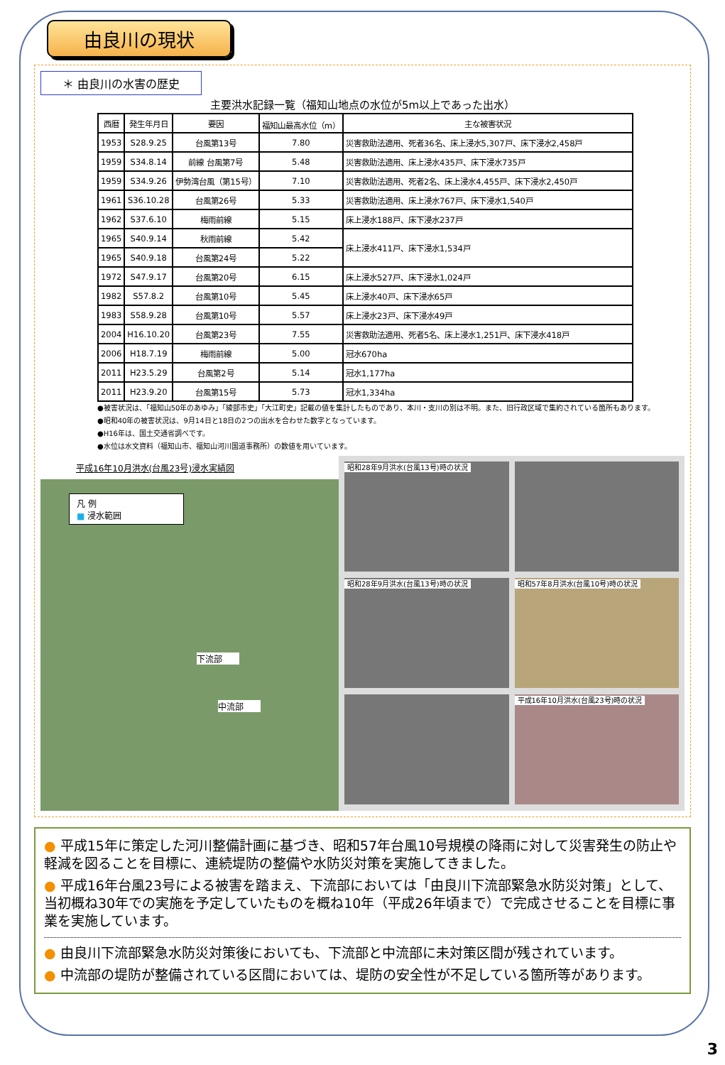由良川の現状
＊ 由良川の水害の歴史
主要洪水記録一覧（福知山地点の水位が5m以上であった出水）
| 西暦 | 発生年月日 | 要因 | 福知山最高水位（m） | 主な被害状況 |
| --- | --- | --- | --- | --- |
| 1953 | S28.9.25 | 台風第13号 | 7.80 | 災害救助法適用、死者36名、床上浸水5,307戸、床下浸水2,458戸 |
| 1959 | S34.8.14 | 前線 台風第7号 | 5.48 | 災害救助法適用、床上浸水435戸、床下浸水735戸 |
| 1959 | S34.9.26 | 伊勢湾台風（第15号） | 7.10 | 災害救助法適用、死者2名、床上浸水4,455戸、床下浸水2,450戸 |
| 1961 | S36.10.28 | 台風第26号 | 5.33 | 災害救助法適用、床上浸水767戸、床下浸水1,540戸 |
| 1962 | S37.6.10 | 梅雨前線 | 5.15 | 床上浸水188戸、床下浸水237戸 |
| 1965 | S40.9.14 | 秋雨前線 | 5.42 | 床上浸水411戸、床下浸水1,534戸 |
| 1965 | S40.9.18 | 台風第24号 | 5.22 | |
| 1972 | S47.9.17 | 台風第20号 | 6.15 | 床上浸水527戸、床下浸水1,024戸 |
| 1982 | S57.8.2 | 台風第10号 | 5.45 | 床上浸水40戸、床下浸水65戸 |
| 1983 | S58.9.28 | 台風第10号 | 5.57 | 床上浸水23戸、床下浸水49戸 |
| 2004 | H16.10.20 | 台風第23号 | 7.55 | 災害救助法適用、死者5名、床上浸水1,251戸、床下浸水418戸 |
| 2006 | H18.7.19 | 梅雨前線 | 5.00 | 冠水670ha |
| 2011 | H23.5.29 | 台風第2号 | 5.14 | 冠水1,177ha |
| 2011 | H23.9.20 | 台風第15号 | 5.73 | 冠水1,334ha |
●被害状況は、「福知山50年のあゆみ」「綾部市史」「大江町史」記載の値を集計したものであり、本川・支川の別は不明。また、旧行政区域で集約されている箇所もあります。
●昭和40年の被害状況は、9月14日と18日の2つの出水を合わせた数字となっています。
●H16年は、国土交通省調べです。
●水位は水文資料（福知山市、福知山河川国道事務所）の数値を用いています。
平成16年10月洪水(台風23号)浸水実績図
凡 例
■ 浸水範囲
下流部
中流部
昭和28年9月洪水(台風13号)時の状況
昭和28年9月洪水(台風13号)時の状況
昭和57年8月洪水(台風10号)時の状況
平成16年10月洪水(台風23号)時の状況
● 平成15年に策定した河川整備計画に基づき、昭和57年台風10号規模の降雨に対して災害発生の防止や軽減を図ることを目標に、連続堤防の整備や水防災対策を実施してきました。
● 平成16年台風23号による被害を踏まえ、下流部においては「由良川下流部緊急水防災対策」として、当初概ね30年での実施を予定していたものを概ね10年（平成26年頃まで）で完成させることを目標に事業を実施しています。
● 由良川下流部緊急水防災対策後においても、下流部と中流部に未対策区間が残されています。
● 中流部の堤防が整備されている区間においては、堤防の安全性が不足している箇所等があります。
3